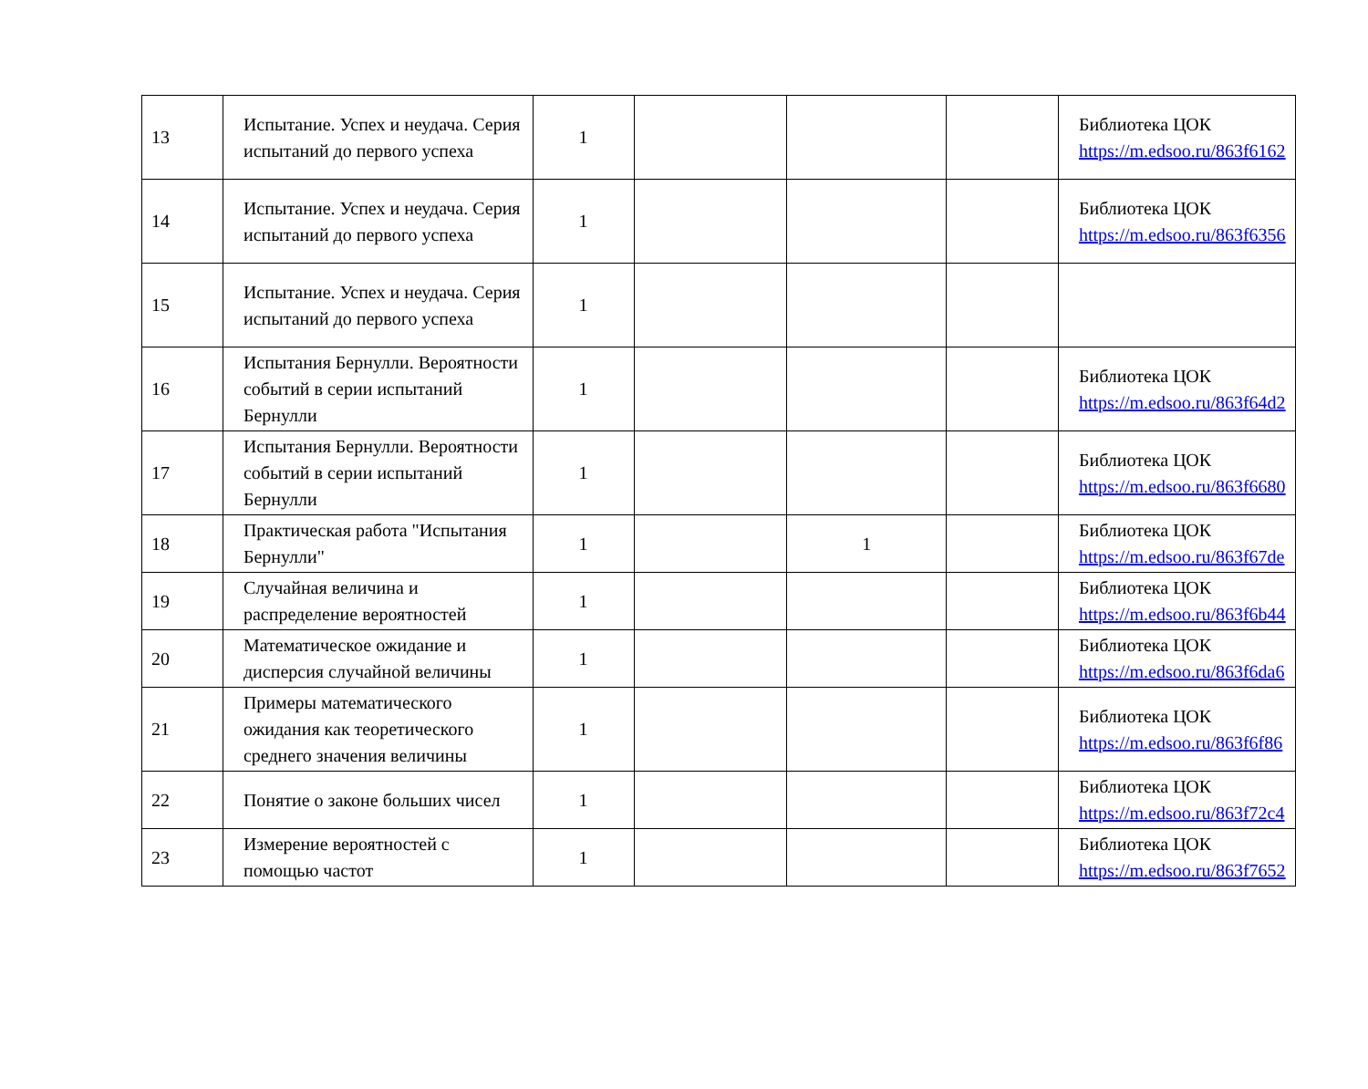| 13 | Испытание. Успех и неудача. Серия испытаний до первого успеха | 1 | | | | Библиотека ЦОК https://m.edsoo.ru/863f6162 |
| 14 | Испытание. Успех и неудача. Серия испытаний до первого успеха | 1 | | | | Библиотека ЦОК https://m.edsoo.ru/863f6356 |
| 15 | Испытание. Успех и неудача. Серия испытаний до первого успеха | 1 | | | | |
| 16 | Испытания Бернулли. Вероятности событий в серии испытаний Бернулли | 1 | | | | Библиотека ЦОК https://m.edsoo.ru/863f64d2 |
| 17 | Испытания Бернулли. Вероятности событий в серии испытаний Бернулли | 1 | | | | Библиотека ЦОК https://m.edsoo.ru/863f6680 |
| 18 | Практическая работа "Испытания Бернулли" | 1 | | 1 | | Библиотека ЦОК https://m.edsoo.ru/863f67de |
| 19 | Случайная величина и распределение вероятностей | 1 | | | | Библиотека ЦОК https://m.edsoo.ru/863f6b44 |
| 20 | Математическое ожидание и дисперсия случайной величины | 1 | | | | Библиотека ЦОК https://m.edsoo.ru/863f6da6 |
| 21 | Примеры математического ожидания как теоретического среднего значения величины | 1 | | | | Библиотека ЦОК https://m.edsoo.ru/863f6f86 |
| 22 | Понятие о законе больших чисел | 1 | | | | Библиотека ЦОК https://m.edsoo.ru/863f72c4 |
| 23 | Измерение вероятностей с помощью частот | 1 | | | | Библиотека ЦОК https://m.edsoo.ru/863f7652 |